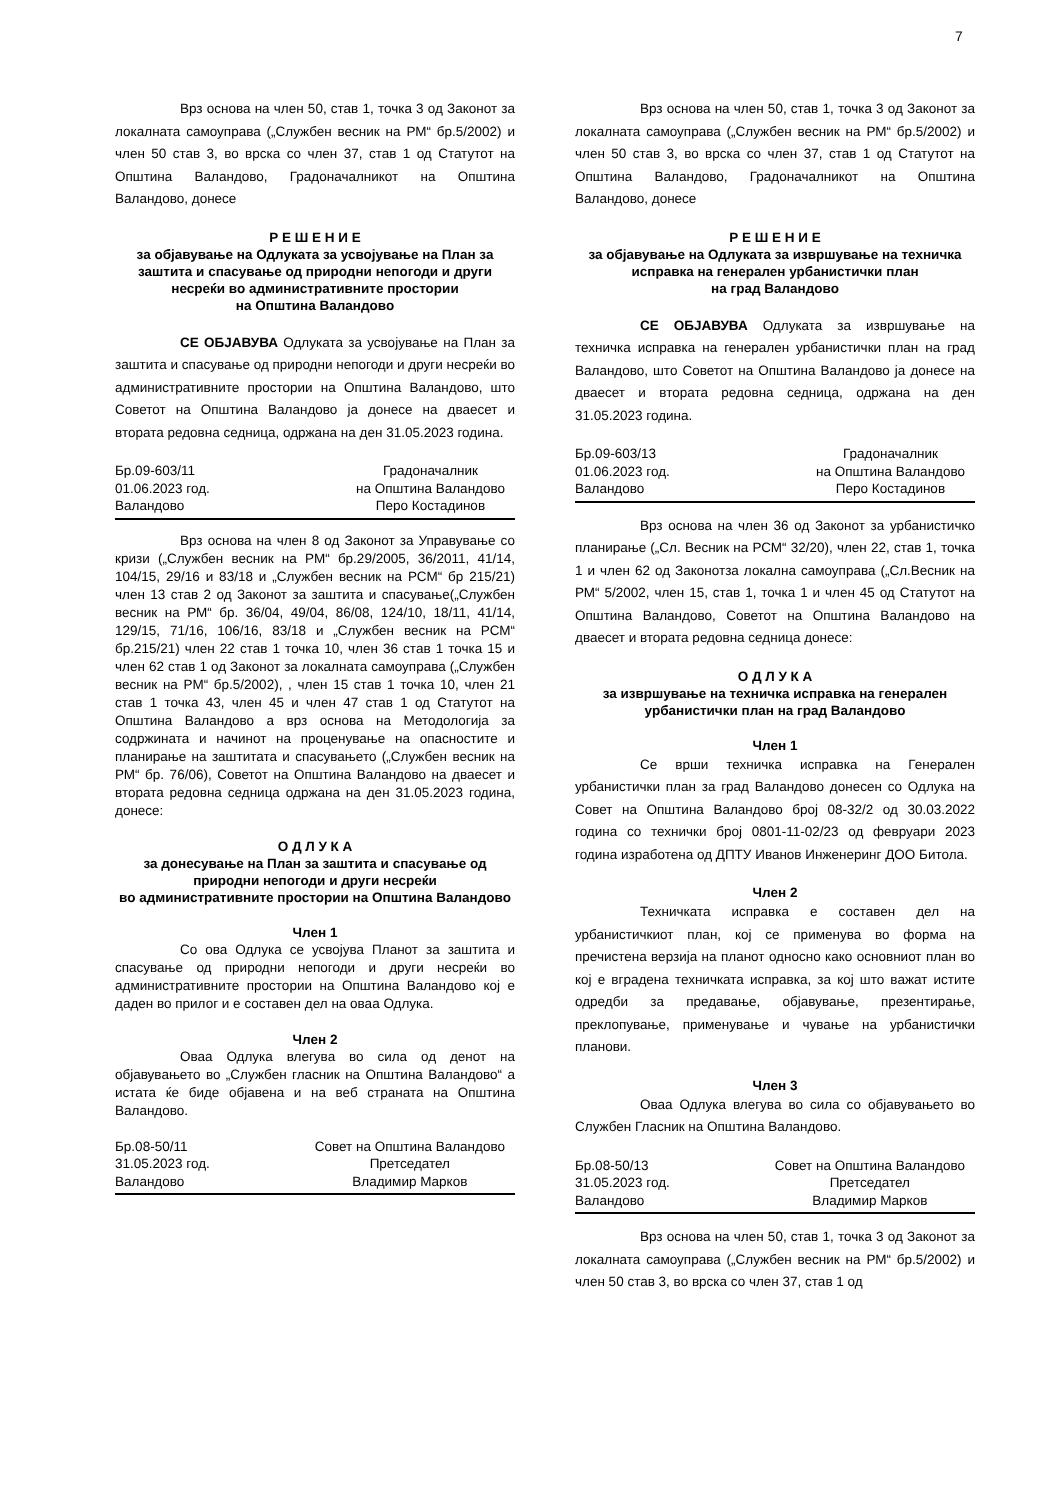7
Врз основа на член 50, став 1, точка 3 од Законот за локалната самоуправа („Службен весник на РМ“ бр.5/2002) и член 50 став 3, во врска со член 37, став 1 од Статутот на Општина Валандово, Градоначалникот на Општина Валандово, донесе
Р Е Ш Е Н И Е
за објавување на Одлуката за усвојување на План за заштита и спасување од природни непогоди и други несреќи во административните простории
на Општина Валандово
СЕ ОБЈАВУВА Одлуката за усвојување на План за заштита и спасување од природни непогоди и други несреќи во административните простории на Општина Валандово, што Советот на Општина Валандово ја донесе на дваесет и втората редовна седница, одржана на ден 31.05.2023 година.
Бр.09-603/11
01.06.2023 год.
Валандово
Градоначалник
на Општина Валандово
Перо Костадинов
Врз основа на член 8 од Законот за Управување со кризи („Службен весник на РМ“ бр.29/2005, 36/2011, 41/14, 104/15, 29/16 и 83/18 и „Службен весник на РСМ“ бр 215/21) член 13 став 2 од Законот за заштита и спасување(„Службен весник на РМ“ бр. 36/04, 49/04, 86/08, 124/10, 18/11, 41/14, 129/15, 71/16, 106/16, 83/18 и „Службен весник на РСМ“ бр.215/21) член 22 став 1 точка 10, член 36 став 1 точка 15 и член 62 став 1 од Законот за локалната самоуправа („Службен весник на РМ“ бр.5/2002), , член 15 став 1 точка 10, член 21 став 1 точка 43, член 45 и член 47 став 1 од Статутот на Општина Валандово а врз основа на Методологија за содржината и начинот на проценување на опасностите и планирање на заштитата и спасувањето („Службен весник на РМ“ бр. 76/06), Советот на Општина Валандово на дваесет и втората редовна седница одржана на ден 31.05.2023 година, донесе:
О Д Л У К А
за донесување на План за заштита и спасување од природни непогоди и други несреќи
во административните простории на Општина Валандово
Член 1
Со ова Одлука се усвојува Планот за заштита и спасување од природни непогоди и други несреќи во административните простории на Општина Валандово кој е даден во прилог и е составен дел на оваа Одлука.
Член 2
Оваа Одлука влегува во сила од денот на објавувањето во „Службен гласник на Општина Валандово“ а истата ќе биде објавена и на веб страната на Општина Валандово.
Бр.08-50/11
31.05.2023 год.
Валандово
Совет на Општина Валандово
Претседател
Владимир Марков
Врз основа на член 50, став 1, точка 3 од Законот за локалната самоуправа („Службен весник на РМ“ бр.5/2002) и член 50 став 3, во врска со член 37, став 1 од Статутот на Општина Валандово, Градоначалникот на Општина Валандово, донесе
Р Е Ш Е Н И Е
за објавување на Одлуката за извршување на техничка исправка на генерален урбанистички план
на град Валандово
СЕ ОБЈАВУВА Одлуката за извршување на техничка исправка на генерален урбанистички план на град Валандово, што Советот на Општина Валандово ја донесе на дваесет и втората редовна седница, одржана на ден 31.05.2023 година.
Бр.09-603/13
01.06.2023 год.
Валандово
Градоначалник
на Општина Валандово
Перо Костадинов
Врз основа на член 36 од Законот за урбанистичко планирање („Сл. Весник на РСМ“ 32/20), член 22, став 1, точка 1 и член 62 од Законотза локална самоуправа („Сл.Весник на РМ“ 5/2002, член 15, став 1, точка 1 и член 45 од Статутот на Општина Валандово, Советот на Општина Валандово на дваесет и втората редовна седница донесе:
О Д Л У К А
за извршување на техничка исправка на генерален урбанистички план на град Валандово
Член 1
Се врши техничка исправка на Генерален урбанистички план за град Валандово донесен со Одлука на Совет на Општина Валандово број 08-32/2 од 30.03.2022 година со технички број 0801-11-02/23 од февруари 2023 година изработена од ДПТУ Иванов Инженеринг ДОО Битола.
Член 2
Техничката исправка е составен дел на урбанистичкиот план, кој се применува во форма на пречистена верзија на планот односно како основниот план во кој е вградена техничката исправка, за кој што важат истите одредби за предавање, објавување, презентирање, преклопување, применување и чување на урбанистички планови.
Член 3
Оваа Одлука влегува во сила со објавувањето во Службен Гласник на Општина Валандово.
Бр.08-50/13
31.05.2023 год.
Валандово
Совет на Општина Валандово
Претседател
Владимир Марков
Врз основа на член 50, став 1, точка 3 од Законот за локалната самоуправа („Службен весник на РМ“ бр.5/2002) и член 50 став 3, во врска со член 37, став 1 од